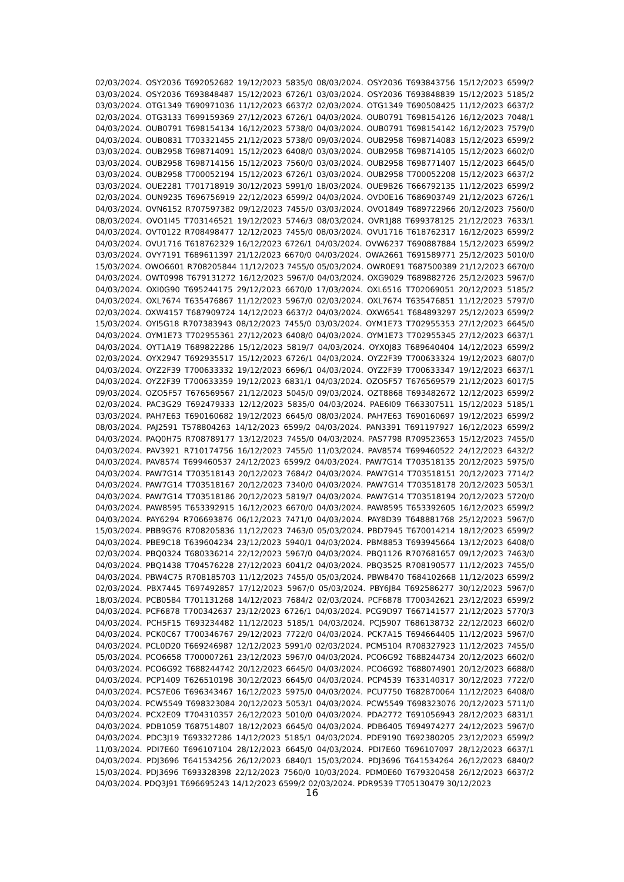02/03/2024. OSY2036 T692052682 19/12/2023 5835/0 08/03/2024. OSY2036 T693843756 15/12/2023 6599/2 03/03/2024. OSY2036 T693848487 15/12/2023 6726/1 03/03/2024. OSY2036 T693848839 15/12/2023 5185/2 03/03/2024. OTG1349 T690971036 11/12/2023 6637/2 02/03/2024. OTG1349 T690508425 11/12/2023 6637/2 02/03/2024. OTG3133 T699159369 27/12/2023 6726/1 04/03/2024. OUB0791 T698154126 16/12/2023 7048/1 04/03/2024. OUB0791 T698154134 16/12/2023 5738/0 04/03/2024. OUB0791 T698154142 16/12/2023 7579/0 04/03/2024. OUB0831 T703321455 21/12/2023 5738/0 09/03/2024. OUB2958 T698714083 15/12/2023 6599/2 03/03/2024. OUB2958 T698714091 15/12/2023 6408/0 03/03/2024. OUB2958 T698714105 15/12/2023 6602/0 03/03/2024. OUB2958 T698714156 15/12/2023 7560/0 03/03/2024. OUB2958 T698771407 15/12/2023 6645/0 03/03/2024. OUB2958 T700052194 15/12/2023 6726/1 03/03/2024. OUB2958 T700052208 15/12/2023 6637/2 03/03/2024. OUE2281 T701718919 30/12/2023 5991/0 18/03/2024. OUE9B26 T666792135 11/12/2023 6599/2 02/03/2024. OUN9235 T696756919 22/12/2023 6599/2 04/03/2024. OVD0E16 T686903749 21/12/2023 6726/1 04/03/2024. OVN6152 R707597382 09/12/2023 7455/0 03/03/2024. OVO1849 T689722966 20/12/2023 7560/0 08/03/2024. OVO1I45 T703146521 19/12/2023 5746/3 08/03/2024. OVR1J88 T699378125 21/12/2023 7633/1 04/03/2024. OVT0122 R708498477 12/12/2023 7455/0 08/03/2024. OVU1716 T618762317 16/12/2023 6599/2 04/03/2024. OVU1716 T618762329 16/12/2023 6726/1 04/03/2024. OVW6237 T690887884 15/12/2023 6599/2 03/03/2024. OVY7191 T689611397 21/12/2023 6670/0 04/03/2024. OWA2661 T691589771 25/12/2023 5010/0 15/03/2024. OWO6601 R708205844 11/12/2023 7455/0 05/03/2024. OWR0E91 T687500389 21/12/2023 6670/0 04/03/2024. OWT0998 T679131272 16/12/2023 5967/0 04/03/2024. OXG9029 T689882726 25/12/2023 5967/0 04/03/2024. OXI0G90 T695244175 29/12/2023 6670/0 17/03/2024. OXL6516 T702069051 20/12/2023 5185/2 04/03/2024. OXL7674 T635476867 11/12/2023 5967/0 02/03/2024. OXL7674 T635476851 11/12/2023 5797/0 02/03/2024. OXW4157 T687909724 14/12/2023 6637/2 04/03/2024. OXW6541 T684893297 25/12/2023 6599/2 15/03/2024. OYI5G18 R707383943 08/12/2023 7455/0 03/03/2024. OYM1E73 T702955353 27/12/2023 6645/0 04/03/2024. OYM1E73 T702955361 27/12/2023 6408/0 04/03/2024. OYM1E73 T702955345 27/12/2023 6637/1 04/03/2024. OYT1A19 T689822286 15/12/2023 5819/7 04/03/2024. OYX0J83 T689640404 14/12/2023 6599/2 02/03/2024. OYX2947 T692935517 15/12/2023 6726/1 04/03/2024. OYZ2F39 T700633324 19/12/2023 6807/0 04/03/2024. OYZ2F39 T700633332 19/12/2023 6696/1 04/03/2024. OYZ2F39 T700633347 19/12/2023 6637/1 04/03/2024. OYZ2F39 T700633359 19/12/2023 6831/1 04/03/2024. OZO5F57 T676569579 21/12/2023 6017/5 09/03/2024. OZO5F57 T676569567 21/12/2023 5045/0 09/03/2024. OZT8868 T693482672 12/12/2023 6599/2 02/03/2024. PAC3G29 T692479333 12/12/2023 5835/0 04/03/2024. PAE6I09 T663307511 15/12/2023 5185/1 03/03/2024. PAH7E63 T690160682 19/12/2023 6645/0 08/03/2024. PAH7E63 T690160697 19/12/2023 6599/2 08/03/2024. PAJ2591 T578804263 14/12/2023 6599/2 04/03/2024. PAN3391 T691197927 16/12/2023 6599/2 04/03/2024. PAQ0H75 R708789177 13/12/2023 7455/0 04/03/2024. PAS7798 R709523653 15/12/2023 7455/0 04/03/2024. PAV3921 R710174756 16/12/2023 7455/0 11/03/2024. PAV8574 T699460522 24/12/2023 6432/2 04/03/2024. PAV8574 T699460537 24/12/2023 6599/2 04/03/2024. PAW7G14 T703518135 20/12/2023 5975/0 04/03/2024. PAW7G14 T703518143 20/12/2023 7684/2 04/03/2024. PAW7G14 T703518151 20/12/2023 7714/2 04/03/2024. PAW7G14 T703518167 20/12/2023 7340/0 04/03/2024. PAW7G14 T703518178 20/12/2023 5053/1 04/03/2024. PAW7G14 T703518186 20/12/2023 5819/7 04/03/2024. PAW7G14 T703518194 20/12/2023 5720/0 04/03/2024. PAW8595 T653392915 16/12/2023 6670/0 04/03/2024. PAW8595 T653392605 16/12/2023 6599/2 04/03/2024. PAY6294 R706693876 06/12/2023 7471/0 04/03/2024. PAY8D39 T648881768 25/12/2023 5967/0 15/03/2024. PBB9G76 R708205836 11/12/2023 7463/0 05/03/2024. PBD7945 T670014214 18/12/2023 6599/2 04/03/2024. PBE9C18 T639604234 23/12/2023 5940/1 04/03/2024. PBM8853 T693945664 13/12/2023 6408/0 02/03/2024. PBQ0324 T680336214 22/12/2023 5967/0 04/03/2024. PBQ1126 R707681657 09/12/2023 7463/0 04/03/2024. PBQ1438 T704576228 27/12/2023 6041/2 04/03/2024. PBQ3525 R708190577 11/12/2023 7455/0 04/03/2024. PBW4C75 R708185703 11/12/2023 7455/0 05/03/2024. PBW8470 T684102668 11/12/2023 6599/2 02/03/2024. PBX7445 T697492857 17/12/2023 5967/0 05/03/2024. PBY6J84 T692586277 30/12/2023 5967/0 18/03/2024. PCB0584 T701131268 14/12/2023 7684/2 02/03/2024. PCF6878 T700342621 23/12/2023 6599/2 04/03/2024. PCF6878 T700342637 23/12/2023 6726/1 04/03/2024. PCG9D97 T667141577 21/12/2023 5770/3 04/03/2024. PCH5F15 T693234482 11/12/2023 5185/1 04/03/2024. PCJ5907 T686138732 22/12/2023 6602/0 04/03/2024. PCK0C67 T700346767 29/12/2023 7722/0 04/03/2024. PCK7A15 T694664405 11/12/2023 5967/0 04/03/2024. PCL0D20 T669246987 12/12/2023 5991/0 02/03/2024. PCM5104 R708327923 11/12/2023 7455/0 05/03/2024. PCO6658 T700007261 23/12/2023 5967/0 04/03/2024. PCO6G92 T688244734 20/12/2023 6602/0 04/03/2024. PCO6G92 T688244742 20/12/2023 6645/0 04/03/2024. PCO6G92 T688074901 20/12/2023 6688/0 04/03/2024. PCP1409 T626510198 30/12/2023 6645/0 04/03/2024. PCP4539 T633140317 30/12/2023 7722/0 04/03/2024. PCS7E06 T696343467 16/12/2023 5975/0 04/03/2024. PCU7750 T682870064 11/12/2023 6408/0 04/03/2024. PCW5549 T698323084 20/12/2023 5053/1 04/03/2024. PCW5549 T698323076 20/12/2023 5711/0 04/03/2024. PCX2E09 T704310357 26/12/2023 5010/0 04/03/2024. PDA2772 T691056943 28/12/2023 6831/1 04/03/2024. PDB1059 T687514807 18/12/2023 6645/0 04/03/2024. PDB6405 T694974277 24/12/2023 5967/0 04/03/2024. PDC3J19 T693327286 14/12/2023 5185/1 04/03/2024. PDE9190 T692380205 23/12/2023 6599/2 11/03/2024. PDI7E60 T696107104 28/12/2023 6645/0 04/03/2024. PDI7E60 T696107097 28/12/2023 6637/1 04/03/2024. PDJ3696 T641534256 26/12/2023 6840/1 15/03/2024. PDJ3696 T641534264 26/12/2023 6840/2 15/03/2024. PDJ3696 T693328398 22/12/2023 7560/0 10/03/2024. PDM0E60 T679320458 26/12/2023 6637/2 04/03/2024. PDQ3J91 T696695243 14/12/2023 6599/2 02/03/2024. PDR9539 T705130479 30/12/2023
16